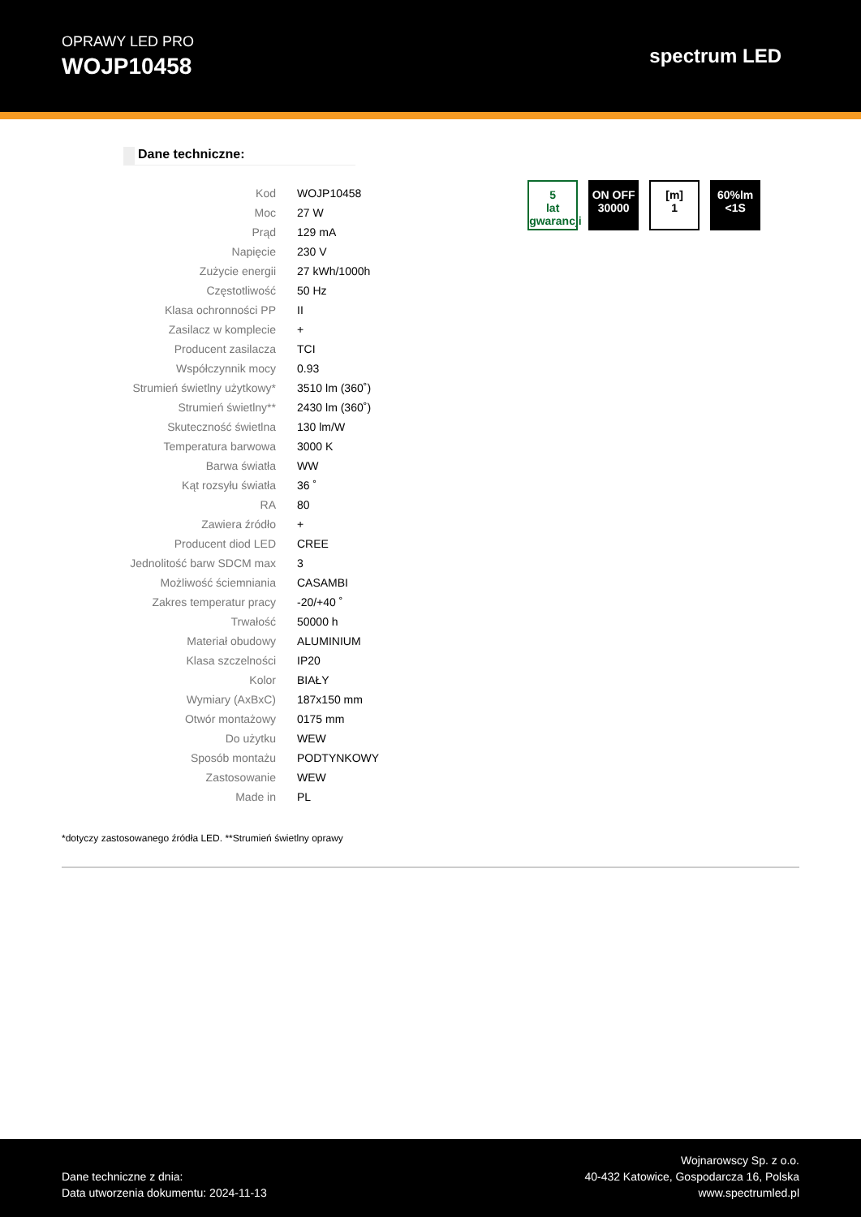OPRAWY LED PRO
WOJP10458
spectrum LED
Dane techniczne:
| Kod | WOJP10458 |
| Moc | 27 W |
| Prąd | 129 mA |
| Napięcie | 230 V |
| Zużycie energii | 27 kWh/1000h |
| Częstotliwość | 50 Hz |
| Klasa ochronności PP | II |
| Zasilacz w komplecie | + |
| Producent zasilacza | TCI |
| Współczynnik mocy | 0.93 |
| Strumień świetlny użytkowy* | 3510 lm (360˚) |
| Strumień świetlny** | 2430 lm (360˚) |
| Skuteczność świetlna | 130 lm/W |
| Temperatura barwowa | 3000 K |
| Barwa światła | WW |
| Kąt rozsyłu światła | 36 ˚ |
| RA | 80 |
| Zawiera źródło | + |
| Producent diod LED | CREE |
| Jednolitość barw SDCM max | 3 |
| Możliwość ściemniania | CASAMBI |
| Zakres temperatur pracy | -20/+40 ˚ |
| Trwałość | 50000 h |
| Materiał obudowy | ALUMINIUM |
| Klasa szczelności | IP20 |
| Kolor | BIAŁY |
| Wymiary (AxBxC) | 187x150 mm |
| Otwór montażowy | 0175 mm |
| Do użytku | WEW |
| Sposób montażu | PODTYNKOWY |
| Zastosowanie | WEW |
| Made in | PL |
5
lat gwarancji
ON OFF
30000
[m]
1
60%lm
<1S
*dotyczy zastosowanego źródła LED. **Strumień świetlny oprawy
Dane techniczne z dnia:
Data utworzenia dokumentu: 2024-11-13
Wojnarowscy Sp. z o.o.
40-432 Katowice, Gospodarcza 16, Polska
www.spectrumled.pl